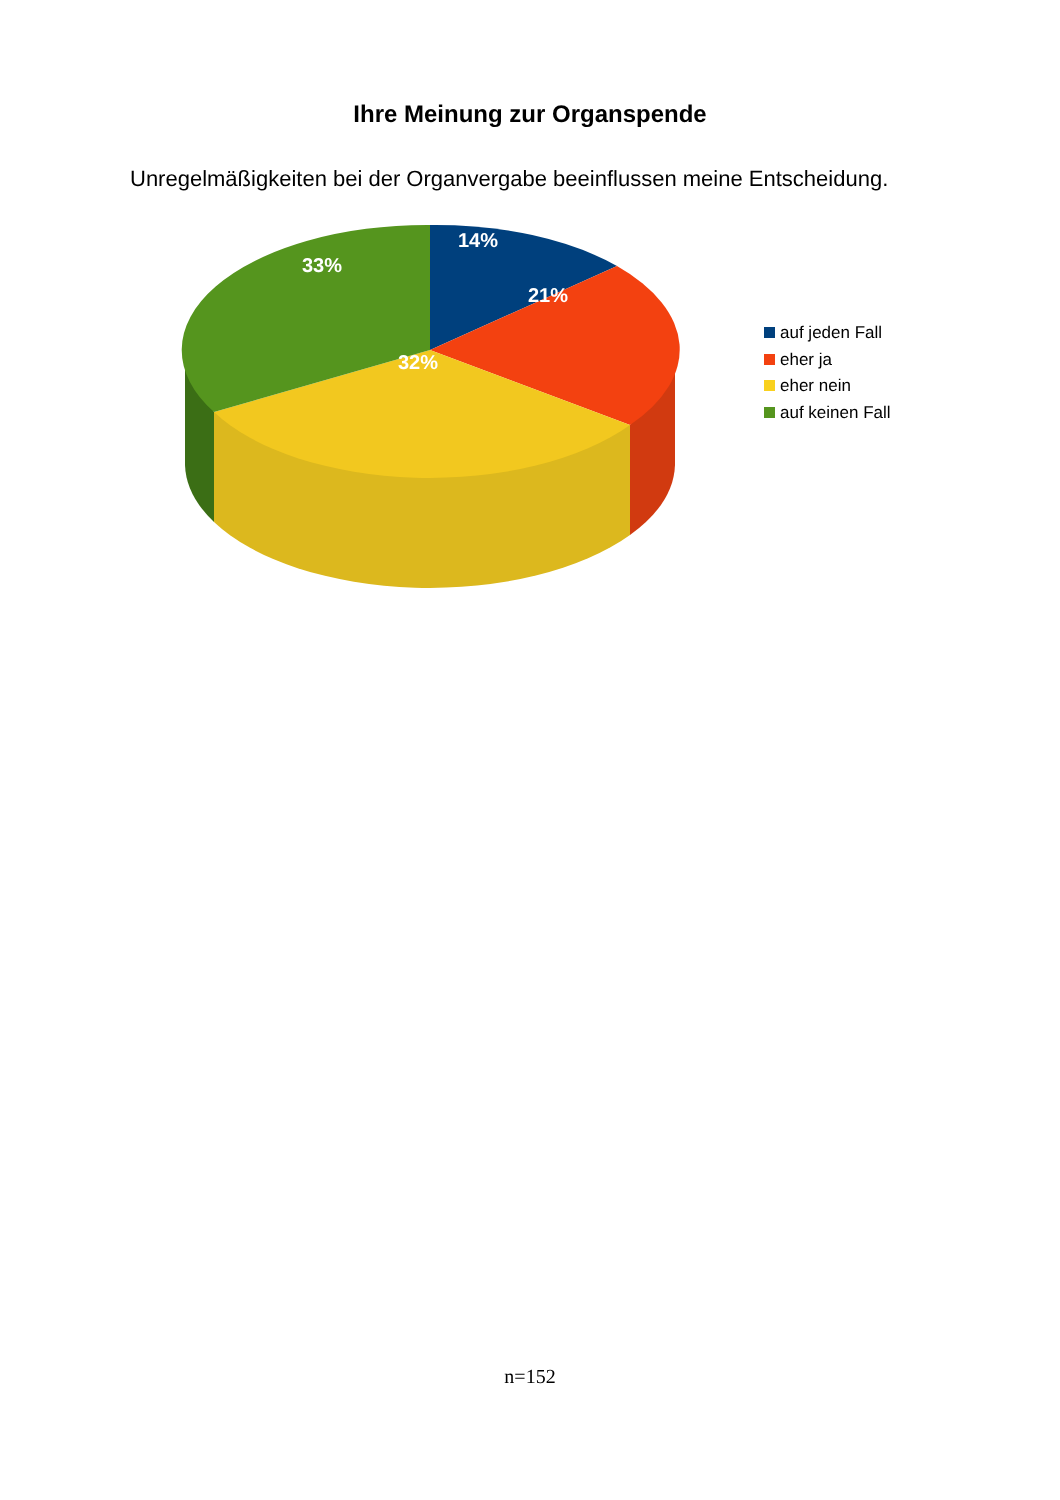Ihre Meinung zur Organspende
Unregelmäßigkeiten bei der Organvergabe beeinflussen meine Entscheidung.
14%
21%
32%
33%
auf jeden Fall
eher ja
eher nein
auf keinen Fall
n=152